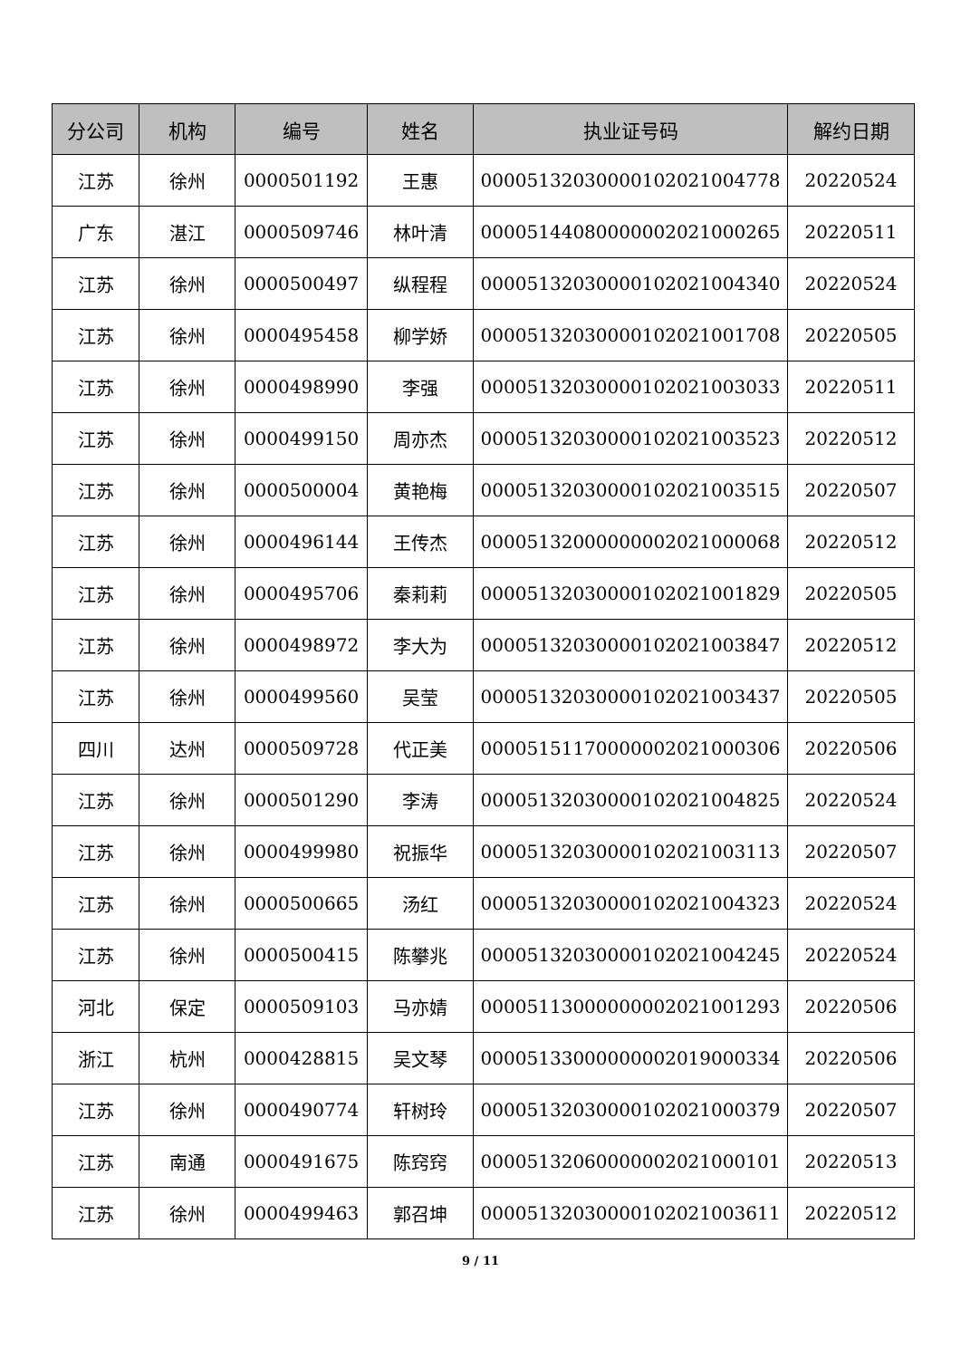| 分公司 | 机构 | 编号 | 姓名 | 执业证号码 | 解约日期 |
| --- | --- | --- | --- | --- | --- |
| 江苏 | 徐州 | 0000501192 | 王惠 | 00005132030000102021004778 | 20220524 |
| 广东 | 湛江 | 0000509746 | 林叶清 | 00005144080000002021000265 | 20220511 |
| 江苏 | 徐州 | 0000500497 | 纵程程 | 00005132030000102021004340 | 20220524 |
| 江苏 | 徐州 | 0000495458 | 柳学娇 | 00005132030000102021001708 | 20220505 |
| 江苏 | 徐州 | 0000498990 | 李强 | 00005132030000102021003033 | 20220511 |
| 江苏 | 徐州 | 0000499150 | 周亦杰 | 00005132030000102021003523 | 20220512 |
| 江苏 | 徐州 | 0000500004 | 黄艳梅 | 00005132030000102021003515 | 20220507 |
| 江苏 | 徐州 | 0000496144 | 王传杰 | 00005132000000002021000068 | 20220512 |
| 江苏 | 徐州 | 0000495706 | 秦莉莉 | 00005132030000102021001829 | 20220505 |
| 江苏 | 徐州 | 0000498972 | 李大为 | 00005132030000102021003847 | 20220512 |
| 江苏 | 徐州 | 0000499560 | 吴莹 | 00005132030000102021003437 | 20220505 |
| 四川 | 达州 | 0000509728 | 代正美 | 00005151170000002021000306 | 20220506 |
| 江苏 | 徐州 | 0000501290 | 李涛 | 00005132030000102021004825 | 20220524 |
| 江苏 | 徐州 | 0000499980 | 祝振华 | 00005132030000102021003113 | 20220507 |
| 江苏 | 徐州 | 0000500665 | 汤红 | 00005132030000102021004323 | 20220524 |
| 江苏 | 徐州 | 0000500415 | 陈攀兆 | 00005132030000102021004245 | 20220524 |
| 河北 | 保定 | 0000509103 | 马亦婧 | 00005113000000002021001293 | 20220506 |
| 浙江 | 杭州 | 0000428815 | 吴文琴 | 00005133000000002019000334 | 20220506 |
| 江苏 | 徐州 | 0000490774 | 轩树玲 | 00005132030000102021000379 | 20220507 |
| 江苏 | 南通 | 0000491675 | 陈窍窍 | 00005132060000002021000101 | 20220513 |
| 江苏 | 徐州 | 0000499463 | 郭召坤 | 00005132030000102021003611 | 20220512 |
9 / 11